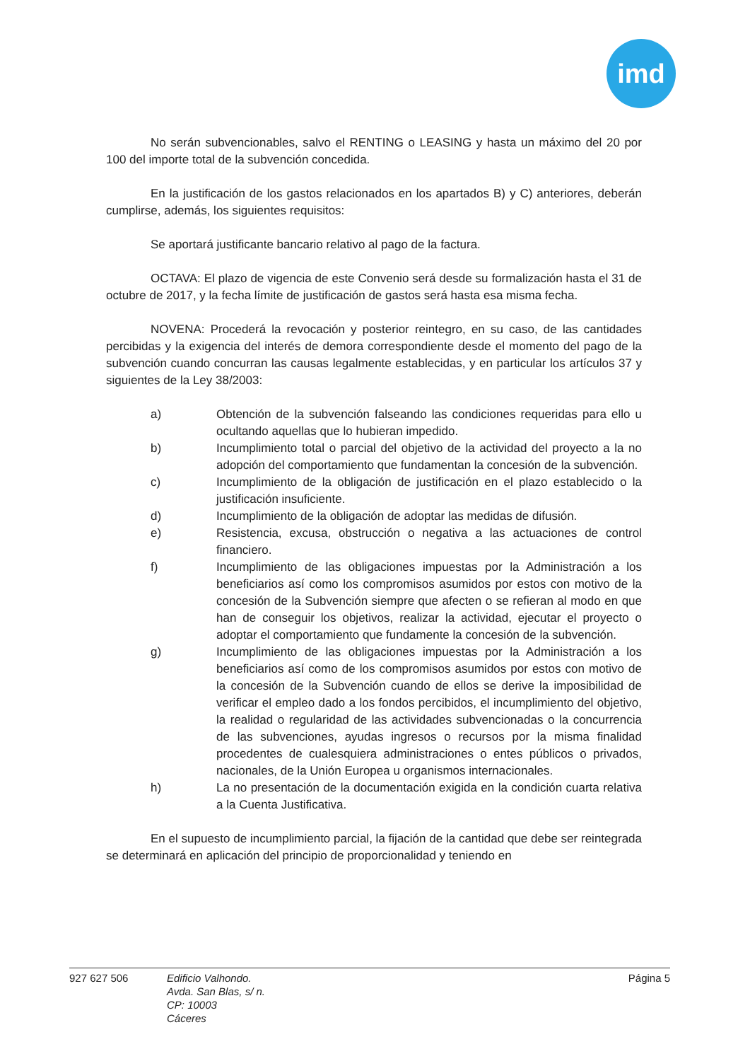imd
No serán subvencionables, salvo el RENTING o LEASING y hasta un máximo del 20 por 100 del importe total de la subvención concedida.
En la justificación de los gastos relacionados en los apartados B) y C) anteriores, deberán cumplirse, además, los siguientes requisitos:
Se aportará justificante bancario relativo al pago de la factura.
OCTAVA: El plazo de vigencia de este Convenio será desde su formalización hasta el 31 de octubre de 2017, y la fecha límite de justificación de gastos será hasta esa misma fecha.
NOVENA: Procederá la revocación y posterior reintegro, en su caso, de las cantidades percibidas y la exigencia del interés de demora correspondiente desde el momento del pago de la subvención cuando concurran las causas legalmente establecidas, y en particular los artículos 37 y siguientes de la Ley 38/2003:
a) Obtención de la subvención falseando las condiciones requeridas para ello u ocultando aquellas que lo hubieran impedido.
b) Incumplimiento total o parcial del objetivo de la actividad del proyecto a la no adopción del comportamiento que fundamentan la concesión de la subvención.
c) Incumplimiento de la obligación de justificación en el plazo establecido o la justificación insuficiente.
d) Incumplimiento de la obligación de adoptar las medidas de difusión.
e) Resistencia, excusa, obstrucción o negativa a las actuaciones de control financiero.
f) Incumplimiento de las obligaciones impuestas por la Administración a los beneficiarios así como los compromisos asumidos por estos con motivo de la concesión de la Subvención siempre que afecten o se refieran al modo en que han de conseguir los objetivos, realizar la actividad, ejecutar el proyecto o adoptar el comportamiento que fundamente la concesión de la subvención.
g) Incumplimiento de las obligaciones impuestas por la Administración a los beneficiarios así como de los compromisos asumidos por estos con motivo de la concesión de la Subvención cuando de ellos se derive la imposibilidad de verificar el empleo dado a los fondos percibidos, el incumplimiento del objetivo, la realidad o regularidad de las actividades subvencionadas o la concurrencia de las subvenciones, ayudas ingresos o recursos por la misma finalidad procedentes de cualesquiera administraciones o entes públicos o privados, nacionales, de la Unión Europea u organismos internacionales.
h) La no presentación de la documentación exigida en la condición cuarta relativa a la Cuenta Justificativa.
En el supuesto de incumplimiento parcial, la fijación de la cantidad que debe ser reintegrada se determinará en aplicación del principio de proporcionalidad y teniendo en
927 627 506 Edificio Valhondo.
Avda. San Blas, s/ n.
CP: 10003
Cáceres
Página 5